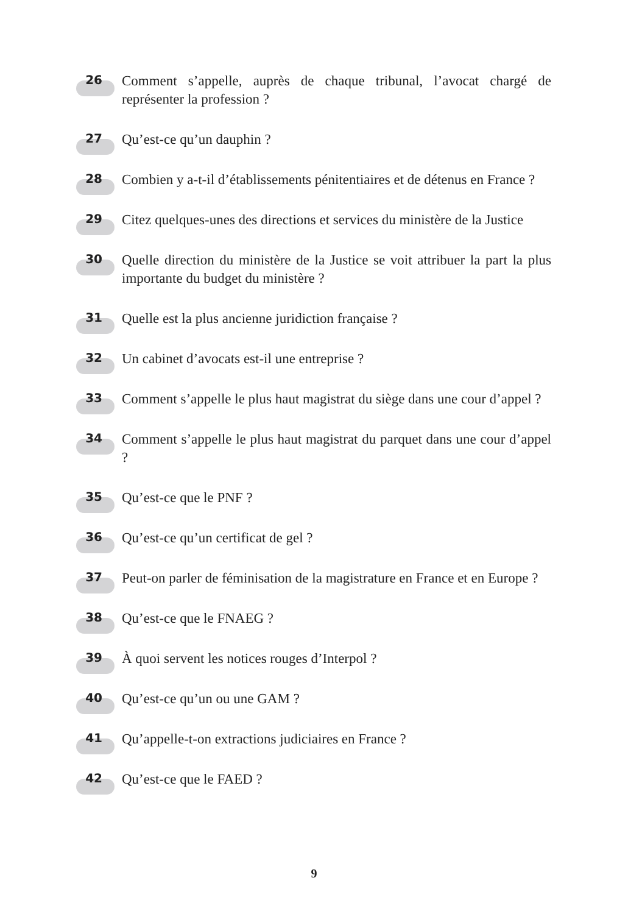26
Comment s’appelle, auprès de chaque tribunal, l’avocat chargé de représenter la profession ?
27
Qu’est-ce qu’un dauphin ?
28
Combien y a-t-il d’établissements pénitentiaires et de détenus en France ?
29
Citez quelques-unes des directions et services du ministère de la Justice
30
Quelle direction du ministère de la Justice se voit attribuer la part la plus importante du budget du ministère ?
31
Quelle est la plus ancienne juridiction française ?
32
Un cabinet d’avocats est-il une entreprise ?
33
Comment s’appelle le plus haut magistrat du siège dans une cour d’appel ?
34
Comment s’appelle le plus haut magistrat du parquet dans une cour d’appel ?
35
Qu’est-ce que le PNF ?
36
Qu’est-ce qu’un certificat de gel ?
37
Peut-on parler de féminisation de la magistrature en France et en Europe ?
38
Qu’est-ce que le FNAEG ?
39
À quoi servent les notices rouges d’Interpol ?
40
Qu’est-ce qu’un ou une GAM ?
41
Qu’appelle-t-on extractions judiciaires en France ?
42
Qu’est-ce que le FAED ?
9